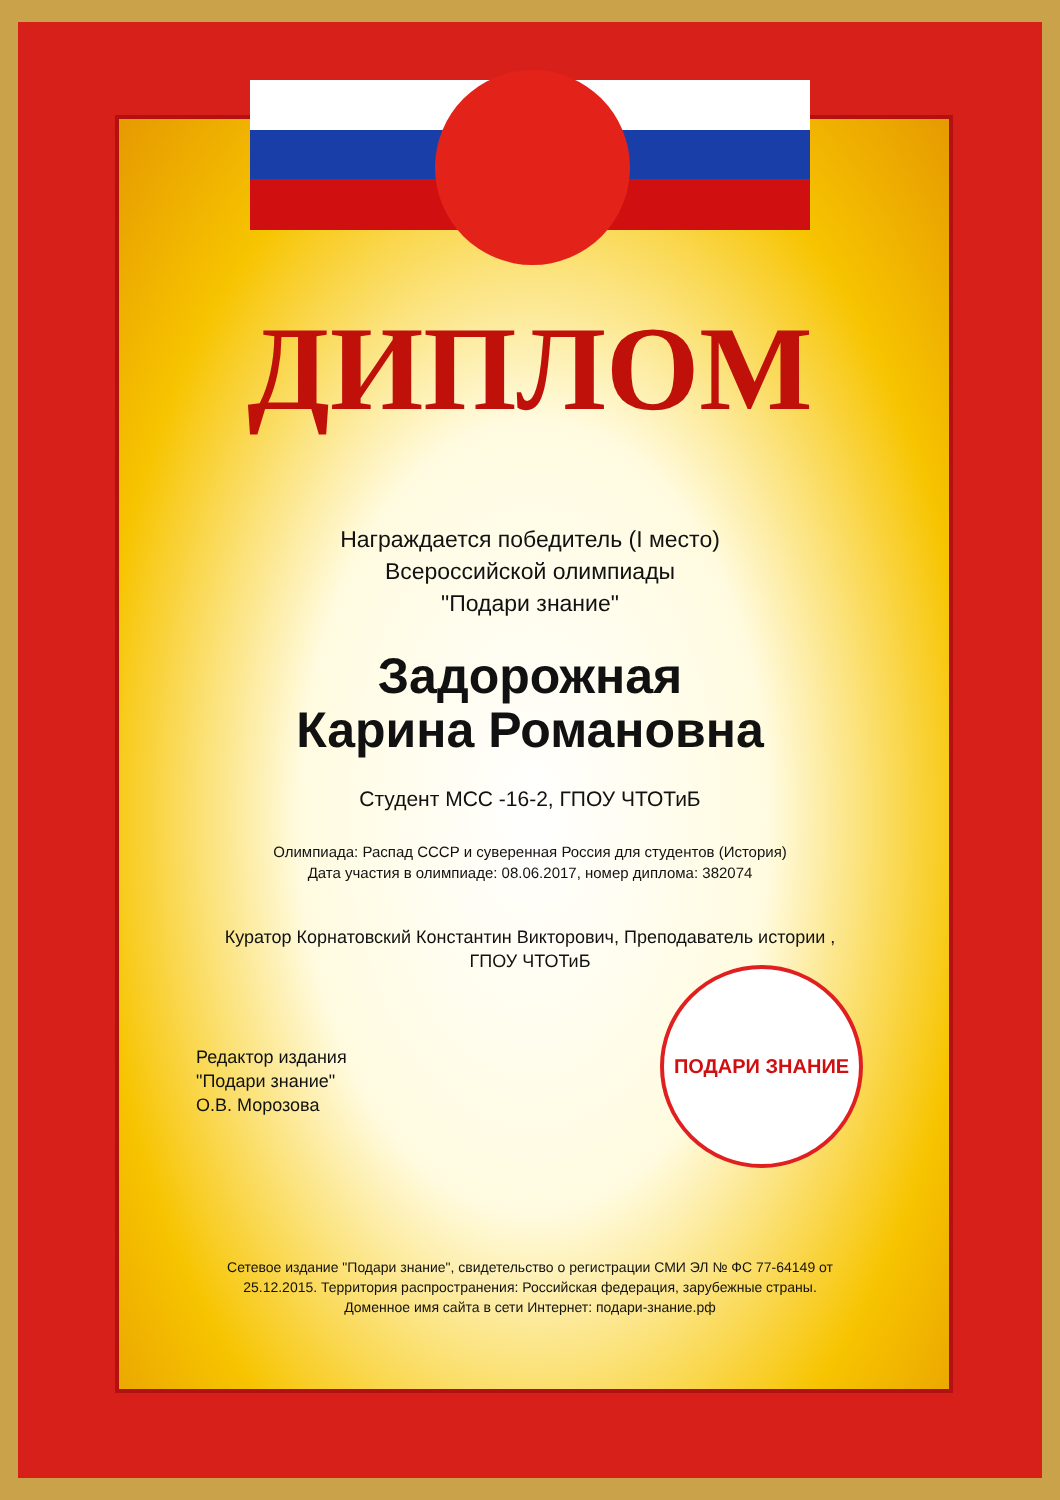ПОДАРИ ЗНАНИЕ
ДИПЛОМ
Награждается победитель (I место)
Всероссийской олимпиады
"Подари знание"
Задорожная
Карина Романовна
Студент МСС -16-2, ГПОУ ЧТОТиБ
Олимпиада: Распад СССР и суверенная Россия для студентов (История)
Дата участия в олимпиаде: 08.06.2017, номер диплома: 382074
Куратор Корнатовский Константин Викторович, Преподаватель истории ,
ГПОУ ЧТОТиБ
Редактор издания
"Подари знание"
О.В. Морозова
Сетевое издание "Подари знание", свидетельство о регистрации СМИ ЭЛ № ФС 77-64149 от
25.12.2015. Территория распространения: Российская федерация, зарубежные страны.
Доменное имя сайта в сети Интернет: подари-знание.рф